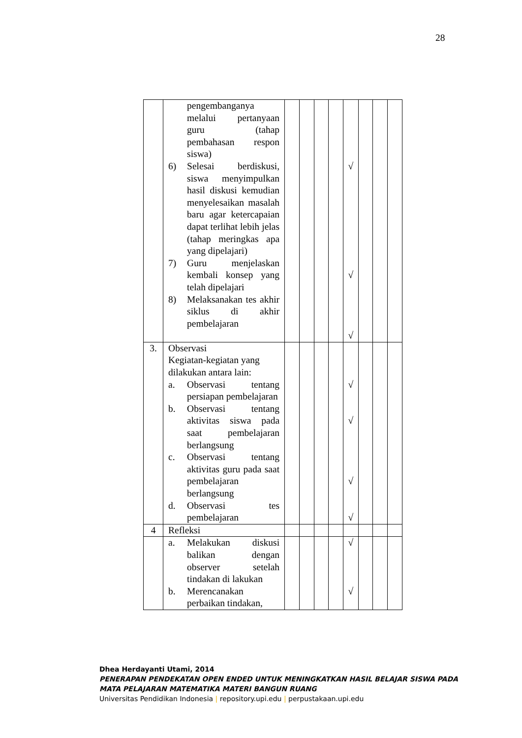28
| | pengembanganya melalui pertanyaan guru (tahap pembahasan respon siswa) 6) Selesai berdiskusi, siswa menyimpulkan hasil diskusi kemudian menyelesaikan masalah baru agar ketercapaian dapat terlihat lebih jelas (tahap meringkas apa yang dipelajari) 7) Guru menjelaskan kembali konsep yang telah dipelajari 8) Melaksanakan tes akhir siklus di akhir pembelajaran | | | | | √ √ √ | | | |
| 3. | Observasi Kegiatan-kegiatan yang dilakukan antara lain: a. Observasi tentang persiapan pembelajaran b. Observasi tentang aktivitas siswa pada saat pembelajaran berlangsung c. Observasi tentang aktivitas guru pada saat pembelajaran berlangsung d. Observasi tes pembelajaran | | | | | √ √ √ √ | | | |
| 4 | Refleksi | | | | | | | | |
| | a. Melakukan diskusi balikan dengan observer setelah tindakan di lakukan b. Merencanakan perbaikan tindakan, | | | | | √ √ | | | |
Dhea Herdayanti Utami, 2014
PENERAPAN PENDEKATAN OPEN ENDED UNTUK MENINGKATKAN HASIL BELAJAR SISWA PADA
MATA PELAJARAN MATEMATIKA MATERI BANGUN RUANG
Universitas Pendidikan Indonesia | repository.upi.edu | perpustakaan.upi.edu